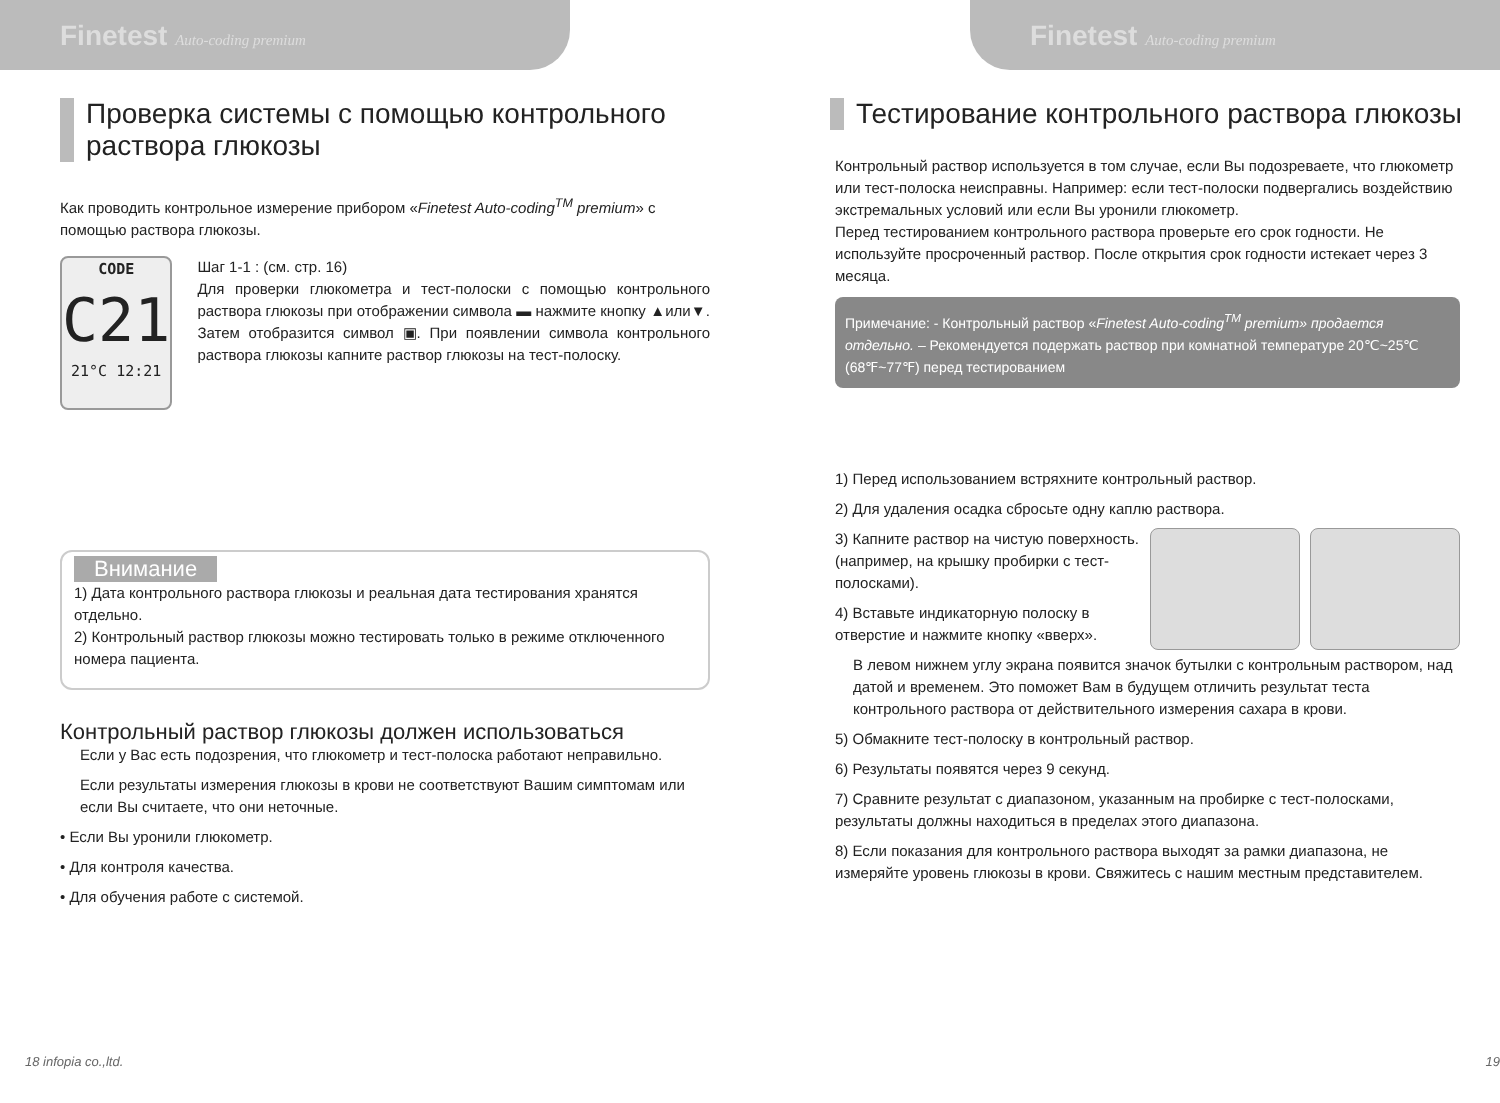Finetest Auto-coding premium
Проверка системы с помощью контрольного раствора глюкозы
Как проводить контрольное измерение прибором «Finetest Auto-coding<sup>TM</sup> premium» с помощью раствора глюкозы.
CODE
C21
21°C 12:21
Шаг 1-1 : (см. стр. 16)
Для проверки глюкометра и тест-полоски с помощью контрольного раствора глюкозы при отображении символа ▬ нажмите кнопку ▲или▼. Затем отобразится символ ▣. При появлении символа контрольного раствора глюкозы капните раствор глюкозы на тест-полоску.
Внимание
1) Дата контрольного раствора глюкозы и реальная дата тестирования хранятся отдельно.
2) Контрольный раствор глюкозы можно тестировать только в режиме отключенного номера пациента.
Контрольный раствор глюкозы должен использоваться
Если у Вас есть подозрения, что глюкометр и тест-полоска работают неправильно.
Если результаты измерения глюкозы в крови не соответствуют Вашим симптомам или если Вы считаете, что они неточные.
• Если Вы уронили глюкометр.
• Для контроля качества.
• Для обучения работе с системой.
18 infopia co.,ltd.
Finetest Auto-coding premium
Тестирование контрольного раствора глюкозы
Контрольный раствор используется в том случае, если Вы подозреваете, что глюкометр или тест-полоска неисправны. Например: если тест-полоски подвергались воздействию экстремальных условий или если Вы уронили глюкометр.
Перед тестированием контрольного раствора проверьте его срок годности. Не используйте просроченный раствор. После открытия срок годности истекает через 3 месяца.
Примечание: - Контрольный раствор «Finetest Auto-coding<sup>TM</sup> premium» продается отдельно. – Рекомендуется подержать раствор при комнатной температуре 20℃~25℃ (68℉~77℉) перед тестированием
1) Перед использованием встряхните контрольный раствор.
2) Для удаления осадка сбросьте одну каплю раствора.
3) Капните раствор на чистую поверхность.
(например, на крышку пробирки с тест-полосками).
4) Вставьте индикаторную полоску в отверстие и нажмите кнопку «вверх».
В левом нижнем углу экрана появится значок бутылки с контрольным раствором, над датой и временем. Это поможет Вам в будущем отличить результат теста контрольного раствора от действительного измерения сахара в крови.
5) Обмакните тест-полоску в контрольный раствор.
6) Результаты появятся через 9 секунд.
7) Сравните результат с диапазоном, указанным на пробирке с тест-полосками, результаты должны находиться в пределах этого диапазона.
8) Если показания для контрольного раствора выходят за рамки диапазона, не измеряйте уровень глюкозы в крови. Свяжитесь с нашим местным представителем.
19